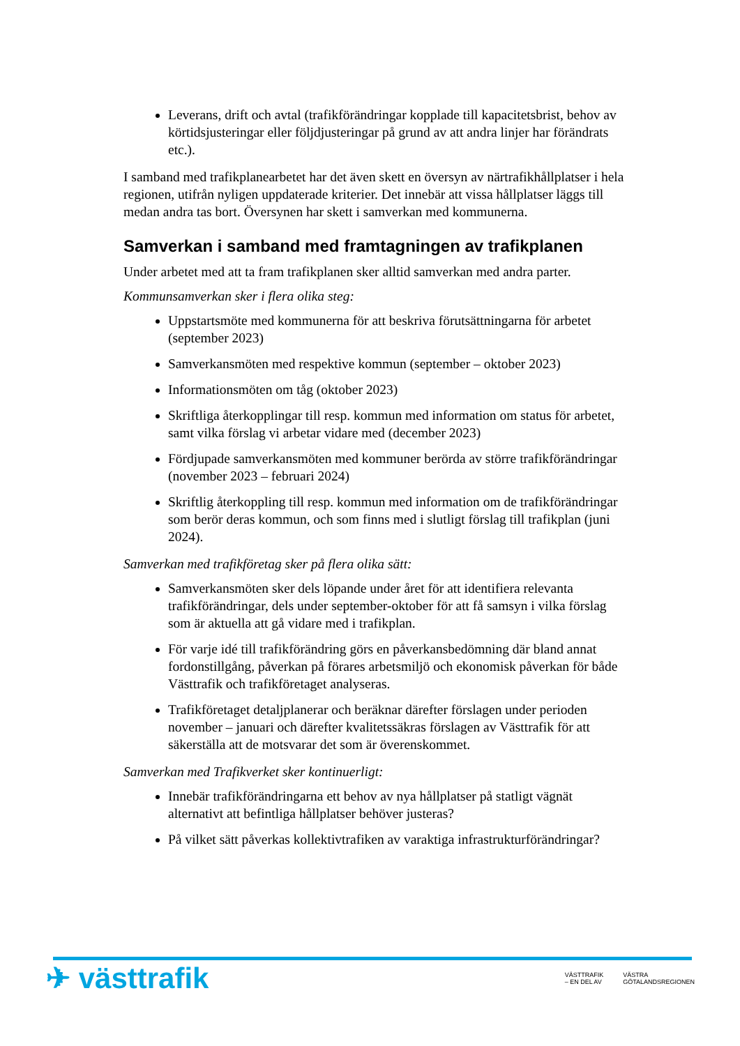Leverans, drift och avtal (trafikförändringar kopplade till kapacitetsbrist, behov av körtidsjusteringar eller följdjusteringar på grund av att andra linjer har förändrats etc.).
I samband med trafikplanearbetet har det även skett en översyn av närtrafikhållplatser i hela regionen, utifrån nyligen uppdaterade kriterier. Det innebär att vissa hållplatser läggs till medan andra tas bort. Översynen har skett i samverkan med kommunerna.
Samverkan i samband med framtagningen av trafikplanen
Under arbetet med att ta fram trafikplanen sker alltid samverkan med andra parter.
Kommunsamverkan sker i flera olika steg:
Uppstartsmöte med kommunerna för att beskriva förutsättningarna för arbetet (september 2023)
Samverkansmöten med respektive kommun (september – oktober 2023)
Informationsmöten om tåg (oktober 2023)
Skriftliga återkopplingar till resp. kommun med information om status för arbetet, samt vilka förslag vi arbetar vidare med (december 2023)
Fördjupade samverkansmöten med kommuner berörda av större trafikförändringar (november 2023 – februari 2024)
Skriftlig återkoppling till resp. kommun med information om de trafikförändringar som berör deras kommun, och som finns med i slutligt förslag till trafikplan (juni 2024).
Samverkan med trafikföretag sker på flera olika sätt:
Samverkansmöten sker dels löpande under året för att identifiera relevanta trafikförändringar, dels under september-oktober för att få samsyn i vilka förslag som är aktuella att gå vidare med i trafikplan.
För varje idé till trafikförändring görs en påverkansbedömning där bland annat fordonstillgång, påverkan på förares arbetsmiljö och ekonomisk påverkan för både Västtrafik och trafikföretaget analyseras.
Trafikföretaget detaljplanerar och beräknar därefter förslagen under perioden november – januari och därefter kvalitetssäkras förslagen av Västtrafik för att säkerställa att de motsvarar det som är överenskommet.
Samverkan med Trafikverket sker kontinuerligt:
Innebär trafikförändringarna ett behov av nya hållplatser på statligt vägnät alternativt att befintliga hållplatser behöver justeras?
På vilket sätt påverkas kollektivtrafiken av varaktiga infrastrukturförändringar?
✈ västtrafik
VÄSTTRAFIK
– EN DEL AV
VÄSTRA
GÖTALANDSREGIONEN